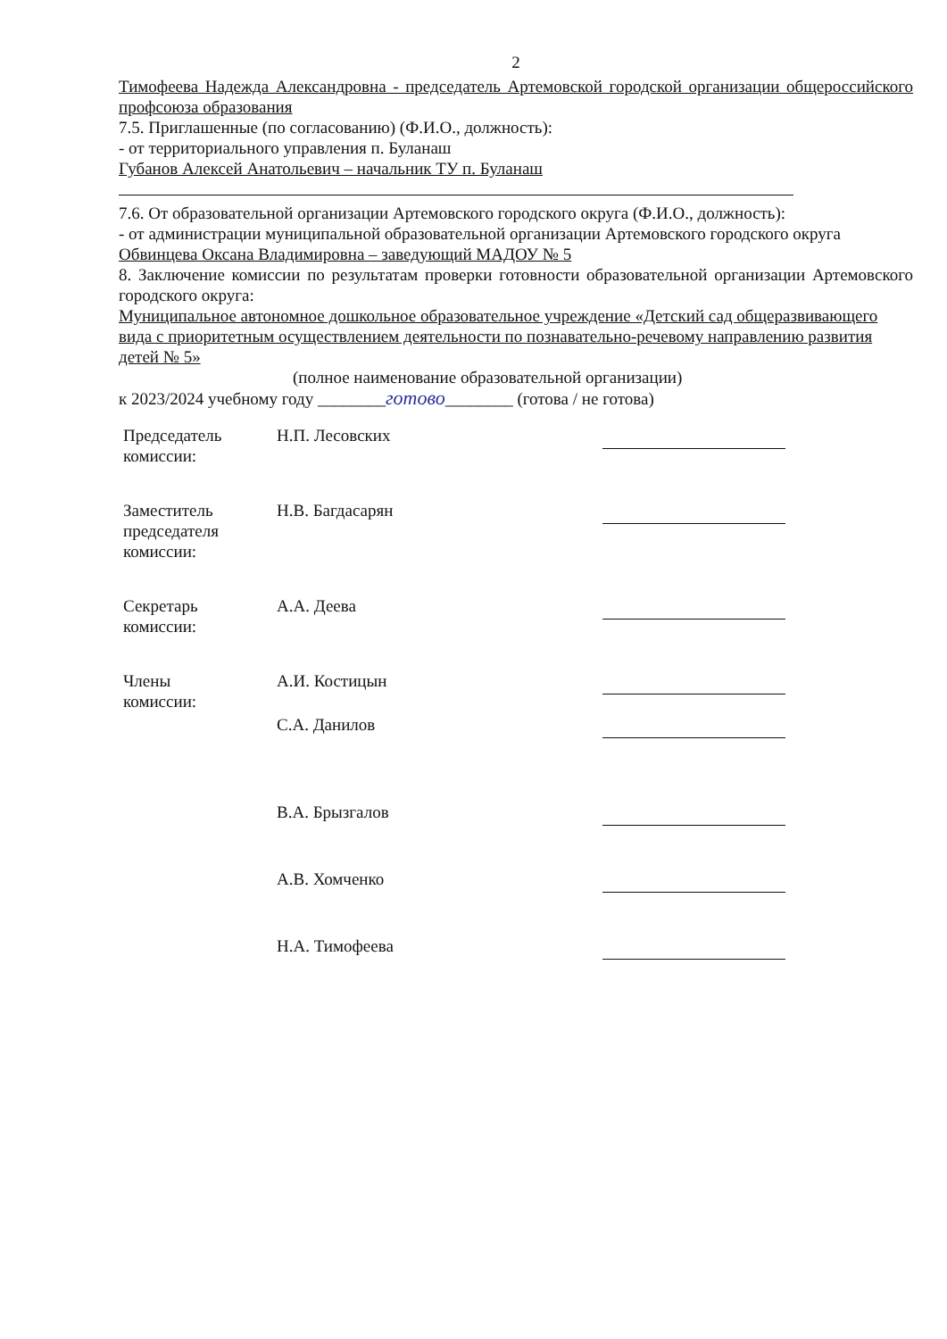2
Тимофеева Надежда Александровна - председатель Артемовской городской организации общероссийского профсоюза образования
7.5. Приглашенные (по согласованию) (Ф.И.О., должность):
- от территориального управления п. Буланаш
Губанов Алексей Анатольевич – начальник ТУ п. Буланаш
7.6. От образовательной организации Артемовского городского округа (Ф.И.О., должность):
- от администрации муниципальной образовательной организации Артемовского городского округа
Обвинцева Оксана Владимировна – заведующий МАДОУ № 5
8. Заключение комиссии по результатам проверки готовности образовательной организации Артемовского городского округа:
Муниципальное автономное дошкольное образовательное учреждение «Детский сад общеразвивающего вида с приоритетным осуществлением деятельности по познавательно-речевому направлению развития детей № 5»
(полное наименование образовательной организации)
к 2023/2024 учебному году ________готово________ (готова / не готова)
| Председатель комиссии: | Н.П. Лесовских | |
| Заместитель председателя комиссии: | Н.В. Багдасарян | |
| Секретарь комиссии: | А.А. Деева | |
| Члены комиссии: | А.И. Костицын | |
| | С.А. Данилов | |
| | В.А. Брызгалов | |
| | А.В. Хомченко | |
| | Н.А. Тимофеева | |